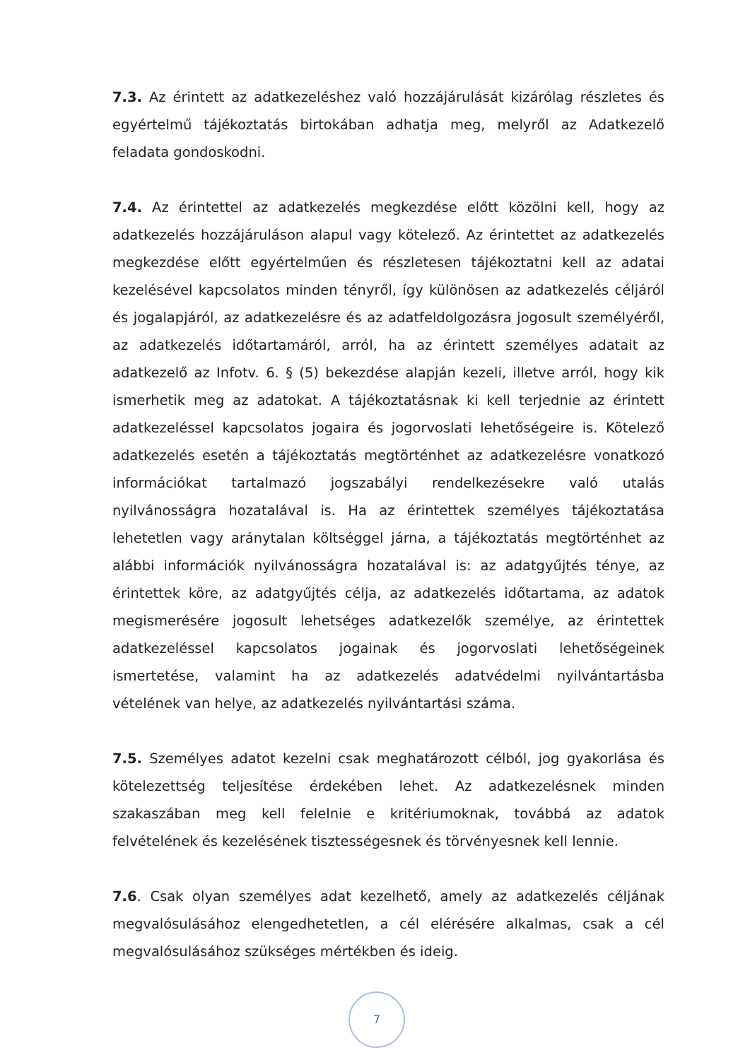7.3. Az érintett az adatkezeléshez való hozzájárulását kizárólag részletes és egyértelmű tájékoztatás birtokában adhatja meg, melyről az Adatkezelő feladata gondoskodni.
7.4. Az érintettel az adatkezelés megkezdése előtt közölni kell, hogy az adatkezelés hozzájáruláson alapul vagy kötelező. Az érintettet az adatkezelés megkezdése előtt egyértelműen és részletesen tájékoztatni kell az adatai kezelésével kapcsolatos minden tényről, így különösen az adatkezelés céljáról és jogalapjáról, az adatkezelésre és az adatfeldolgozásra jogosult személyéről, az adatkezelés időtartamáról, arról, ha az érintett személyes adatait az adatkezelő az Infotv. 6. § (5) bekezdése alapján kezeli, illetve arról, hogy kik ismerhetik meg az adatokat. A tájékoztatásnak ki kell terjednie az érintett adatkezeléssel kapcsolatos jogaira és jogorvoslati lehetőségeire is. Kötelező adatkezelés esetén a tájékoztatás megtörténhet az adatkezelésre vonatkozó információkat tartalmazó jogszabályi rendelkezésekre való utalás nyilvánosságra hozatalával is. Ha az érintettek személyes tájékoztatása lehetetlen vagy aránytalan költséggel járna, a tájékoztatás megtörténhet az alábbi információk nyilvánosságra hozatalával is: az adatgyűjtés ténye, az érintettek köre, az adatgyűjtés célja, az adatkezelés időtartama, az adatok megismerésére jogosult lehetséges adatkezelők személye, az érintettek adatkezeléssel kapcsolatos jogainak és jogorvoslati lehetőségeinek ismertetése, valamint ha az adatkezelés adatvédelmi nyilvántartásba vételének van helye, az adatkezelés nyilvántartási száma.
7.5. Személyes adatot kezelni csak meghatározott célból, jog gyakorlása és kötelezettség teljesítése érdekében lehet. Az adatkezelésnek minden szakaszában meg kell felelnie e kritériumoknak, továbbá az adatok felvételének és kezelésének tisztességesnek és törvényesnek kell lennie.
7.6. Csak olyan személyes adat kezelhető, amely az adatkezelés céljának megvalósulásához elengedhetetlen, a cél elérésére alkalmas, csak a cél megvalósulásához szükséges mértékben és ideig.
7